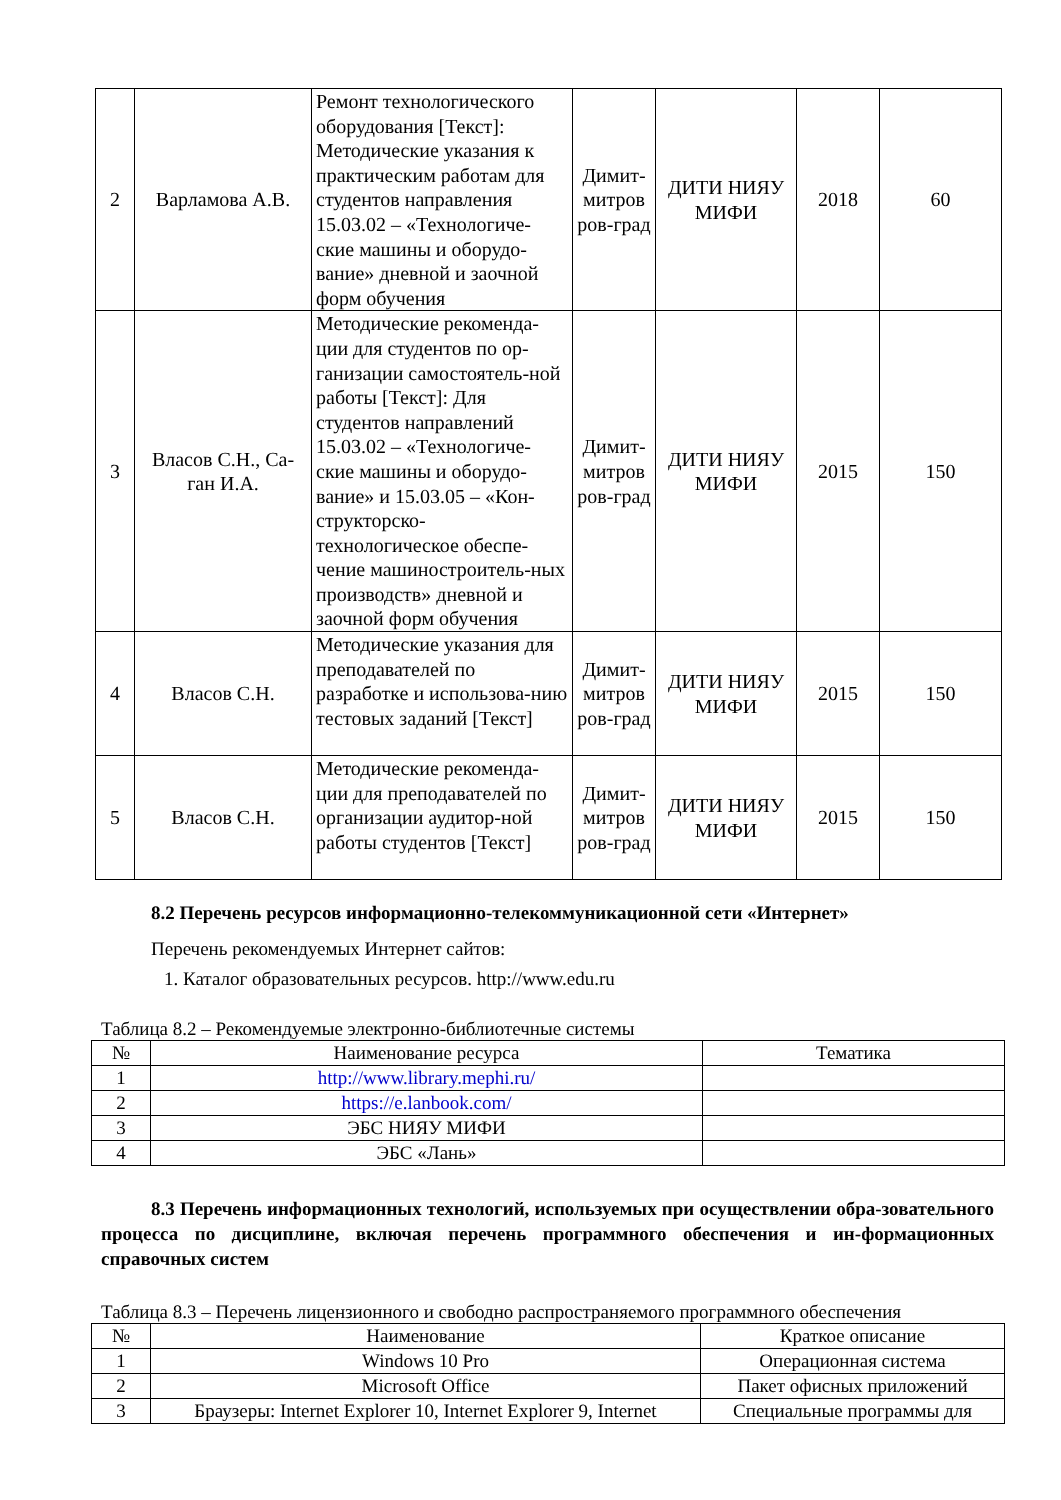| 2 | Варламова А.В. | Ремонт технологического оборудования [Текст]: Методические указания к практическим работам для студентов направления 15.03.02 – «Технологиче-ские машины и оборудо-вание» дневной и заочной форм обучения | Димит-митров ров-град | ДИТИ НИЯУ МИФИ | 2018 | 60 |
| 3 | Власов С.Н., Са-ган И.А. | Методические рекоменда-ции для студентов по ор-ганизации самостоятель-ной работы [Текст]: Для студентов направлений 15.03.02 – «Технологиче-ские машины и оборудо-вание» и 15.03.05 – «Кон-структорско-технологическое обеспе-чение машиностроитель-ных производств» дневной и заочной форм обучения | Димит-митров ров-град | ДИТИ НИЯУ МИФИ | 2015 | 150 |
| 4 | Власов С.Н. | Методические указания для преподавателей по разработке и использова-нию тестовых заданий [Текст] | Димит-митров ров-град | ДИТИ НИЯУ МИФИ | 2015 | 150 |
| 5 | Власов С.Н. | Методические рекоменда-ции для преподавателей по организации аудитор-ной работы студентов [Текст] | Димит-митров ров-град | ДИТИ НИЯУ МИФИ | 2015 | 150 |
8.2 Перечень ресурсов информационно-телекоммуникационной сети «Интернет»
Перечень рекомендуемых Интернет сайтов:
1. Каталог образовательных ресурсов. http://www.edu.ru
Таблица 8.2 – Рекомендуемые электронно-библиотечные системы
| № | Наименование ресурса | Тематика |
| --- | --- | --- |
| 1 | http://www.library.mephi.ru/ | |
| 2 | https://e.lanbook.com/ | |
| 3 | ЭБС НИЯУ МИФИ | |
| 4 | ЭБС «Лань» | |
8.3 Перечень информационных технологий, используемых при осуществлении обра-зовательного процесса по дисциплине, включая перечень программного обеспечения и ин-формационных справочных систем
Таблица 8.3 – Перечень лицензионного и свободно распространяемого программного обеспечения
| № | Наименование | Краткое описание |
| --- | --- | --- |
| 1 | Windows 10 Pro | Операционная система |
| 2 | Microsoft Office | Пакет офисных приложений |
| 3 | Браузеры: Internet Explorer 10, Internet Explorer 9, Internet | Специальные программы для |